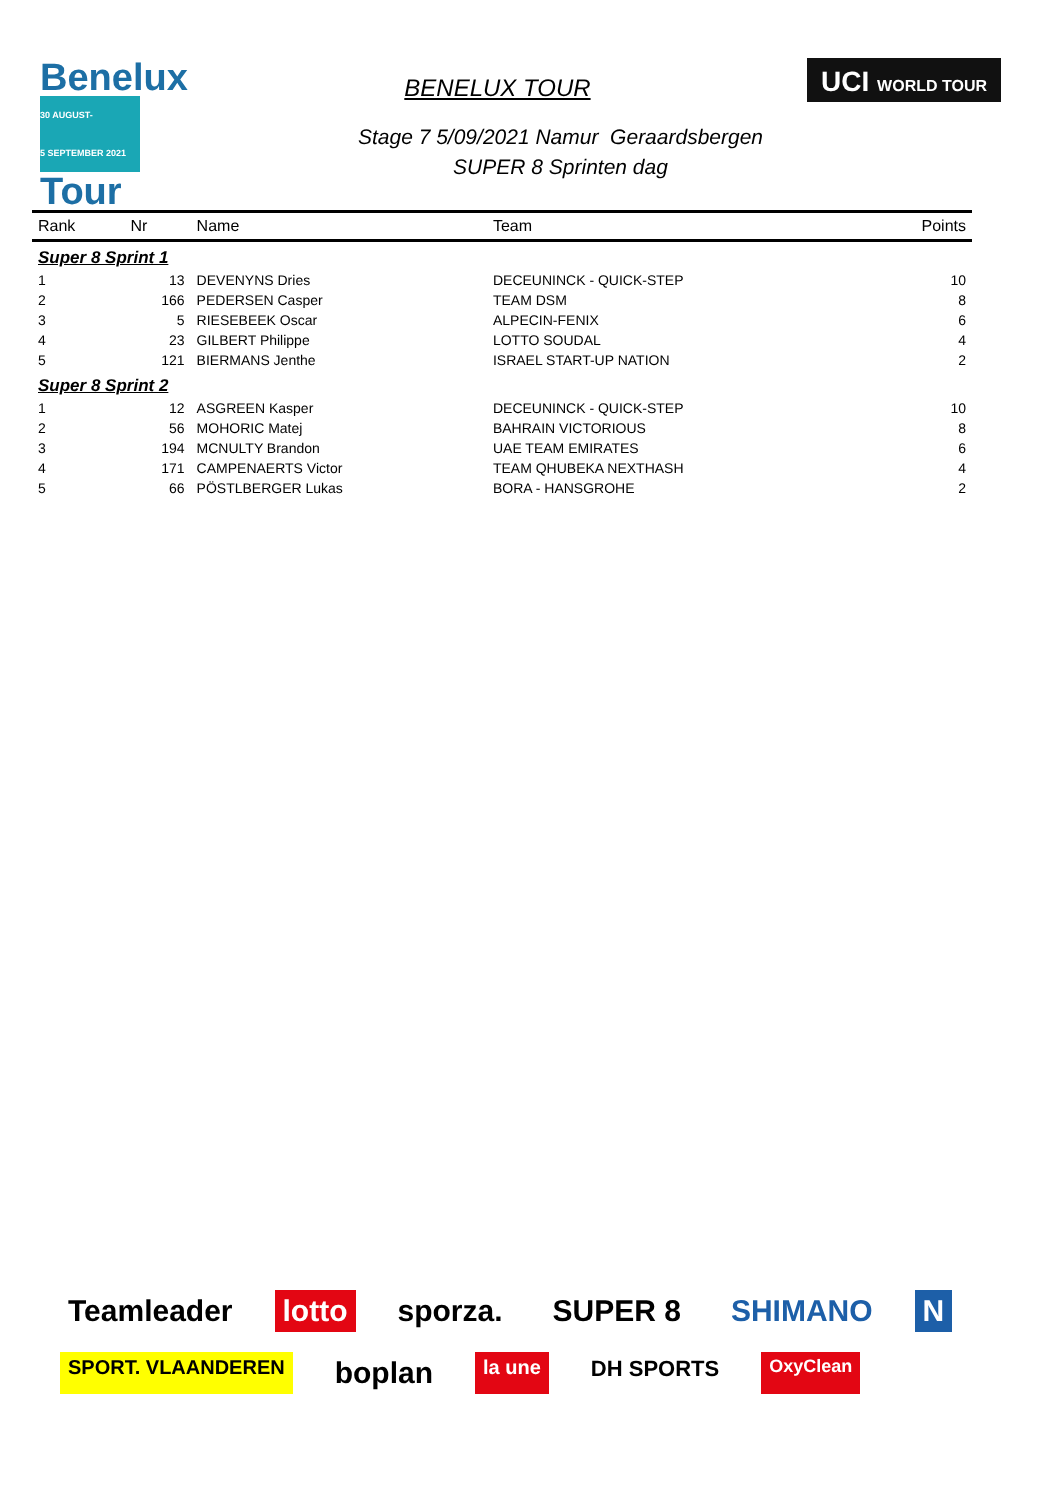Benelux
30 AUGUST-
5 SEPTEMBER 2021
Tour
BENELUX TOUR
UCI WORLD TOUR
Stage 7 5/09/2021 Namur Geraardsbergen
SUPER 8 Sprinten dag
| Rank | Nr | Name | Team | Points |
| --- | --- | --- | --- | --- |
| Super 8 Sprint 1 | | | | |
| 1 | 13 | DEVENYNS Dries | DECEUNINCK - QUICK-STEP | 10 |
| 2 | 166 | PEDERSEN Casper | TEAM DSM | 8 |
| 3 | 5 | RIESEBEEK Oscar | ALPECIN-FENIX | 6 |
| 4 | 23 | GILBERT Philippe | LOTTO SOUDAL | 4 |
| 5 | 121 | BIERMANS Jenthe | ISRAEL START-UP NATION | 2 |
| Super 8 Sprint 2 | | | | |
| 1 | 12 | ASGREEN Kasper | DECEUNINCK - QUICK-STEP | 10 |
| 2 | 56 | MOHORIC Matej | BAHRAIN VICTORIOUS | 8 |
| 3 | 194 | MCNULTY Brandon | UAE TEAM EMIRATES | 6 |
| 4 | 171 | CAMPENAERTS Victor | TEAM QHUBEKA NEXTHASH | 4 |
| 5 | 66 | PÖSTLBERGER Lukas | BORA - HANSGROHE | 2 |
Teamleader lotto sporza. SUPER 8 SHIMANO N SPORT. VLAANDEREN boplan la une DH SPORTS OxyClean